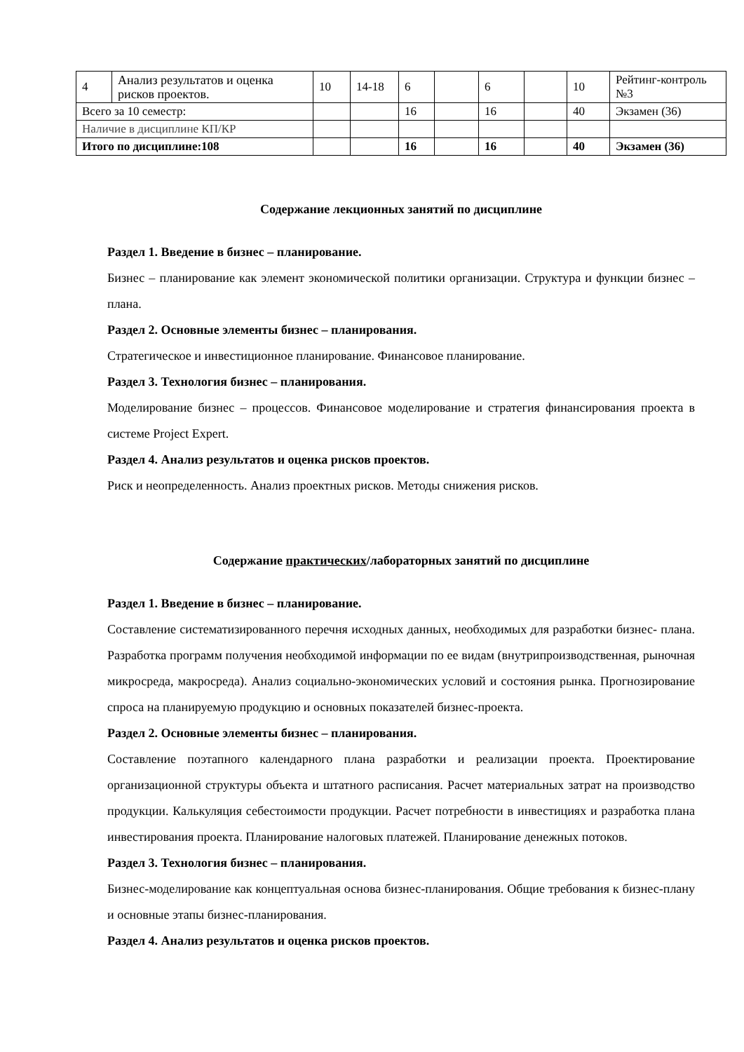| 4 | Анализ результатов и оценка рисков проектов. | 10 | 14-18 | 6 | | 6 | | 10 | Рейтинг-контроль №3 |
| Всего за 10 семестр: | | | | 16 | | 16 | | 40 | Экзамен (36) |
| Наличие в дисциплине КП/КР | | | | | | | | | |
| Итого по дисциплине:108 | | | | 16 | | 16 | | 40 | Экзамен (36) |
Содержание лекционных занятий по дисциплине
Раздел 1. Введение в бизнес – планирование.
Бизнес – планирование как элемент экономической политики организации. Структура и функции бизнес – плана.
Раздел 2. Основные элементы бизнес – планирования.
Стратегическое и инвестиционное планирование. Финансовое планирование.
Раздел 3. Технология бизнес – планирования.
Моделирование бизнес – процессов. Финансовое моделирование и стратегия финансирования проекта в системе Project Expert.
Раздел 4. Анализ результатов и оценка рисков проектов.
Риск и неопределенность. Анализ проектных рисков. Методы снижения рисков.
Содержание практических/лабораторных занятий по дисциплине
Раздел 1. Введение в бизнес – планирование.
Составление систематизированного перечня исходных данных, необходимых для разработки бизнес- плана. Разработка программ получения необходимой информации по ее видам (внутрипроизводственная, рыночная микросреда, макросреда). Анализ социально-экономических условий и состояния рынка. Прогнозирование спроса на планируемую продукцию и основных показателей бизнес-проекта.
Раздел 2. Основные элементы бизнес – планирования.
Составление поэтапного календарного плана разработки и реализации проекта. Проектирование организационной структуры объекта и штатного расписания. Расчет материальных затрат на производство продукции. Калькуляция себестоимости продукции. Расчет потребности в инвестициях и разработка плана инвестирования проекта. Планирование налоговых платежей. Планирование денежных потоков.
Раздел 3. Технология бизнес – планирования.
Бизнес-моделирование как концептуальная основа бизнес-планирования. Общие требования к бизнес-плану и основные этапы бизнес-планирования.
Раздел 4. Анализ результатов и оценка рисков проектов.